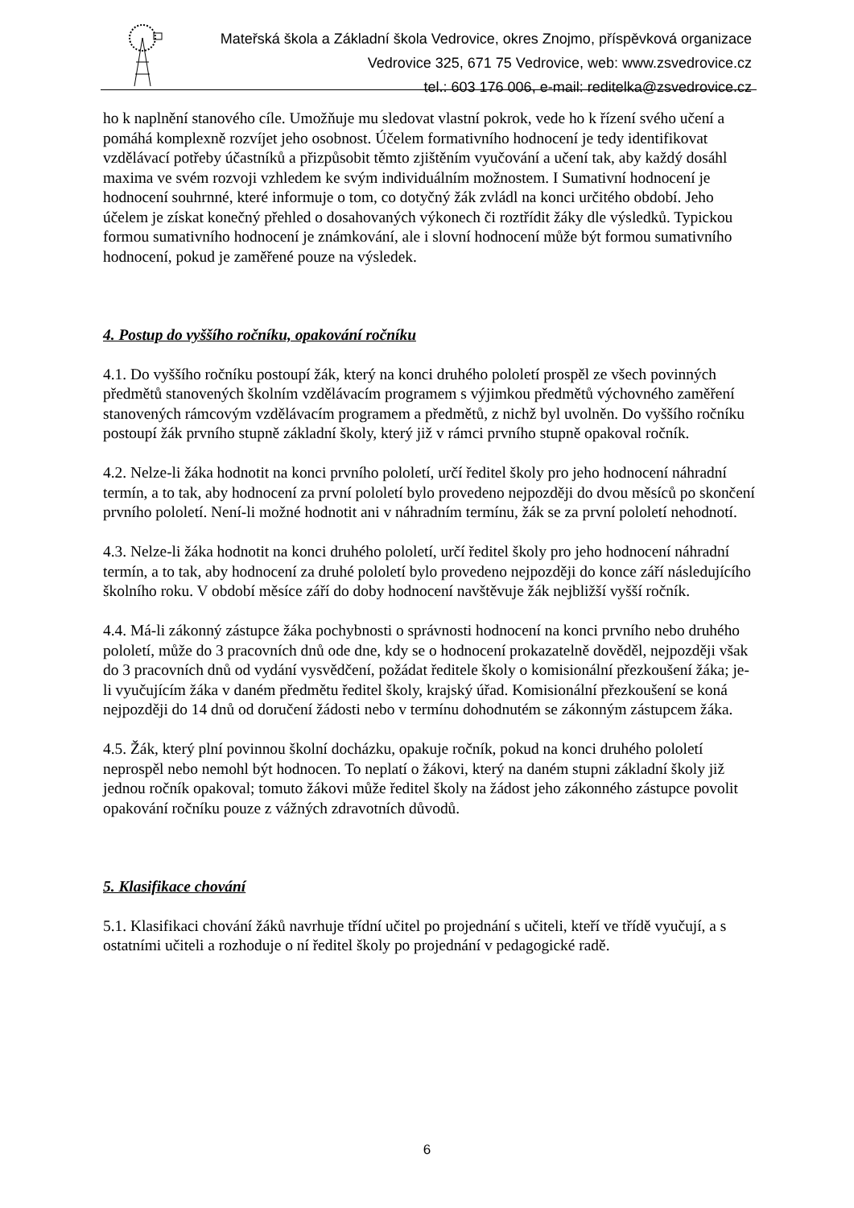Mateřská škola a Základní škola Vedrovice, okres Znojmo, příspěvková organizace
Vedrovice 325, 671 75 Vedrovice, web: www.zsvedrovice.cz
tel.: 603 176 006, e-mail: reditelka@zsvedrovice.cz
ho k naplnění stanového cíle. Umožňuje mu sledovat vlastní pokrok, vede ho k řízení svého učení a pomáhá komplexně rozvíjet jeho osobnost. Účelem formativního hodnocení je tedy identifikovat vzdělávací potřeby účastníků a přizpůsobit těmto zjištěním vyučování a učení tak, aby každý dosáhl maxima ve svém rozvoji vzhledem ke svým individuálním možnostem. I Sumativní hodnocení je hodnocení souhrnné, které informuje o tom, co dotyčný žák zvládl na konci určitého období. Jeho účelem je získat konečný přehled o dosahovaných výkonech či roztřídit žáky dle výsledků. Typickou formou sumativního hodnocení je známkování, ale i slovní hodnocení může být formou sumativního hodnocení, pokud je zaměřené pouze na výsledek.
4. Postup do vyššího ročníku, opakování ročníku
4.1. Do vyššího ročníku postoupí žák, který na konci druhého pololetí prospěl ze všech povinných předmětů stanovených školním vzdělávacím programem s výjimkou předmětů výchovného zaměření stanovených rámcovým vzdělávacím programem a předmětů, z nichž byl uvolněn. Do vyššího ročníku postoupí žák prvního stupně základní školy, který již v rámci prvního stupně opakoval ročník.
4.2. Nelze-li žáka hodnotit na konci prvního pololetí, určí ředitel školy pro jeho hodnocení náhradní termín, a to tak, aby hodnocení za první pololetí bylo provedeno nejpozději do dvou měsíců po skončení prvního pololetí. Není-li možné hodnotit ani v náhradním termínu, žák se za první pololetí nehodnotí.
4.3. Nelze-li žáka hodnotit na konci druhého pololetí, určí ředitel školy pro jeho hodnocení náhradní termín, a to tak, aby hodnocení za druhé pololetí bylo provedeno nejpozději do konce září následujícího školního roku. V období měsíce září do doby hodnocení navštěvuje žák nejbližší vyšší ročník.
4.4. Má-li zákonný zástupce žáka pochybnosti o správnosti hodnocení na konci prvního nebo druhého pololetí, může do 3 pracovních dnů ode dne, kdy se o hodnocení prokazatelně dověděl, nejpozději však do 3 pracovních dnů od vydání vysvědčení, požádat ředitele školy o komisionální přezkoušení žáka; je-li vyučujícím žáka v daném předmětu ředitel školy, krajský úřad. Komisionální přezkoušení se koná nejpozději do 14 dnů od doručení žádosti nebo v termínu dohodnutém se zákonným zástupcem žáka.
4.5. Žák, který plní povinnou školní docházku, opakuje ročník, pokud na konci druhého pololetí neprospěl nebo nemohl být hodnocen. To neplatí o žákovi, který na daném stupni základní školy již jednou ročník opakoval; tomuto žákovi může ředitel školy na žádost jeho zákonného zástupce povolit opakování ročníku pouze z vážných zdravotních důvodů.
5. Klasifikace chování
5.1. Klasifikaci chování žáků navrhuje třídní učitel po projednání s učiteli, kteří ve třídě vyučují, a s ostatními učiteli a rozhoduje o ní ředitel školy po projednání v pedagogické radě.
6